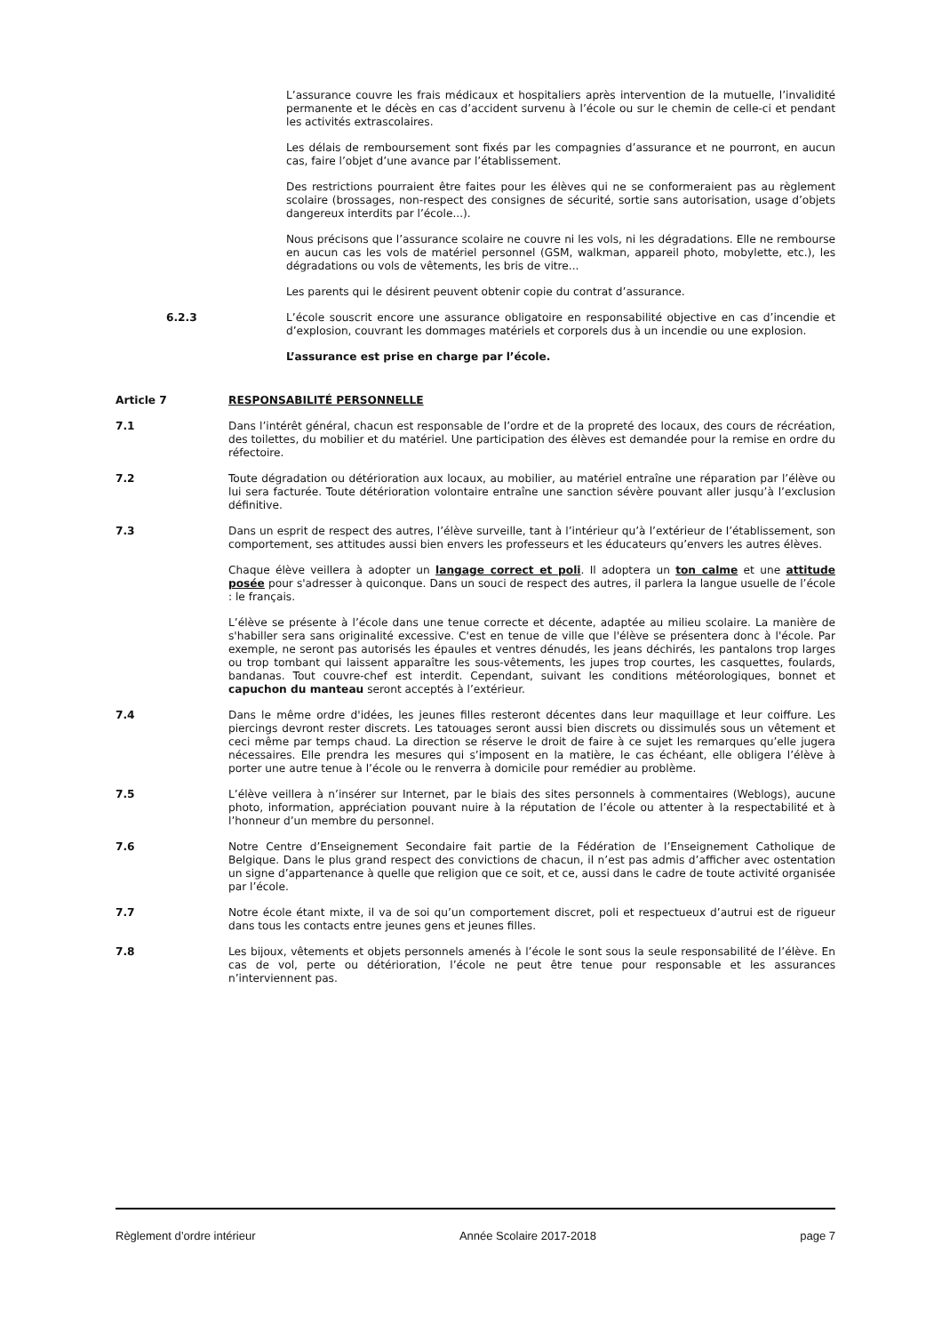L’assurance couvre les frais médicaux et hospitaliers après intervention de la mutuelle, l’invalidité permanente et le décès en cas d’accident survenu à l’école ou sur le chemin de celle-ci et pendant les activités extrascolaires.
Les délais de remboursement sont fixés par les compagnies d’assurance et ne pourront, en aucun cas, faire l’objet d’une avance par l’établissement.
Des restrictions pourraient être faites pour les élèves qui ne se conformeraient pas au règlement scolaire (brossages, non-respect des consignes de sécurité, sortie sans autorisation, usage d’objets dangereux interdits par l’école...).
Nous précisons que l’assurance scolaire ne couvre ni les vols, ni les dégradations. Elle ne rembourse en aucun cas les vols de matériel personnel (GSM, walkman, appareil photo, mobylette, etc.), les dégradations ou vols de vêtements, les bris de vitre...
Les parents qui le désirent peuvent obtenir copie du contrat d’assurance.
6.2.3 L’école souscrit encore une assurance obligatoire en responsabilité objective en cas d’incendie et d’explosion, couvrant les dommages matériels et corporels dus à un incendie ou une explosion.
L’assurance est prise en charge par l’école.
Article 7 RESPONSABILITÉ PERSONNELLE
7.1 Dans l’intérêt général, chacun est responsable de l’ordre et de la propreté des locaux, des cours de récréation, des toilettes, du mobilier et du matériel. Une participation des élèves est demandée pour la remise en ordre du réfectoire.
7.2 Toute dégradation ou détérioration aux locaux, au mobilier, au matériel entraîne une réparation par l’élève ou lui sera facturée. Toute détérioration volontaire entraîne une sanction sévère pouvant aller jusqu’à l’exclusion définitive.
7.3 Dans un esprit de respect des autres, l’élève surveille, tant à l’intérieur qu’à l’extérieur de l’établissement, son comportement, ses attitudes aussi bien envers les professeurs et les éducateurs qu’envers les autres élèves.
Chaque élève veillera à adopter un langage correct et poli. Il adoptera un ton calme et une attitude posée pour s'adresser à quiconque. Dans un souci de respect des autres, il parlera la langue usuelle de l’école : le français.
L’élève se présente à l’école dans une tenue correcte et décente, adaptée au milieu scolaire. La manière de s'habiller sera sans originalité excessive. C'est en tenue de ville que l'élève se présentera donc à l'école. Par exemple, ne seront pas autorisés les épaules et ventres dénudés, les jeans déchirés, les pantalons trop larges ou trop tombant qui laissent apparaître les sous-vêtements, les jupes trop courtes, les casquettes, foulards, bandanas. Tout couvre-chef est interdit. Cependant, suivant les conditions météorologiques, bonnet et capuchon du manteau seront acceptés à l’extérieur.
7.4 Dans le même ordre d'idées, les jeunes filles resteront décentes dans leur maquillage et leur coiffure. Les piercings devront rester discrets. Les tatouages seront aussi bien discrets ou dissimulés sous un vêtement et ceci même par temps chaud. La direction se réserve le droit de faire à ce sujet les remarques qu’elle jugera nécessaires. Elle prendra les mesures qui s’imposent en la matière, le cas échéant, elle obligera l’élève à porter une autre tenue à l’école ou le renverra à domicile pour remédier au problème.
7.5 L’élève veillera à n’insérer sur Internet, par le biais des sites personnels à commentaires (Weblogs), aucune photo, information, appréciation pouvant nuire à la réputation de l’école ou attenter à la respectabilité et à l’honneur d’un membre du personnel.
7.6 Notre Centre d’Enseignement Secondaire fait partie de la Fédération de l’Enseignement Catholique de Belgique. Dans le plus grand respect des convictions de chacun, il n’est pas admis d’afficher avec ostentation un signe d’appartenance à quelle que religion que ce soit, et ce, aussi dans le cadre de toute activité organisée par l’école.
7.7 Notre école étant mixte, il va de soi qu’un comportement discret, poli et respectueux d’autrui est de rigueur dans tous les contacts entre jeunes gens et jeunes filles.
7.8 Les bijoux, vêtements et objets personnels amenés à l’école le sont sous la seule responsabilité de l’élève. En cas de vol, perte ou détérioration, l’école ne peut être tenue pour responsable et les assurances n’interviennent pas.
Règlement d’ordre intérieur Année Scolaire 2017-2018 page 7